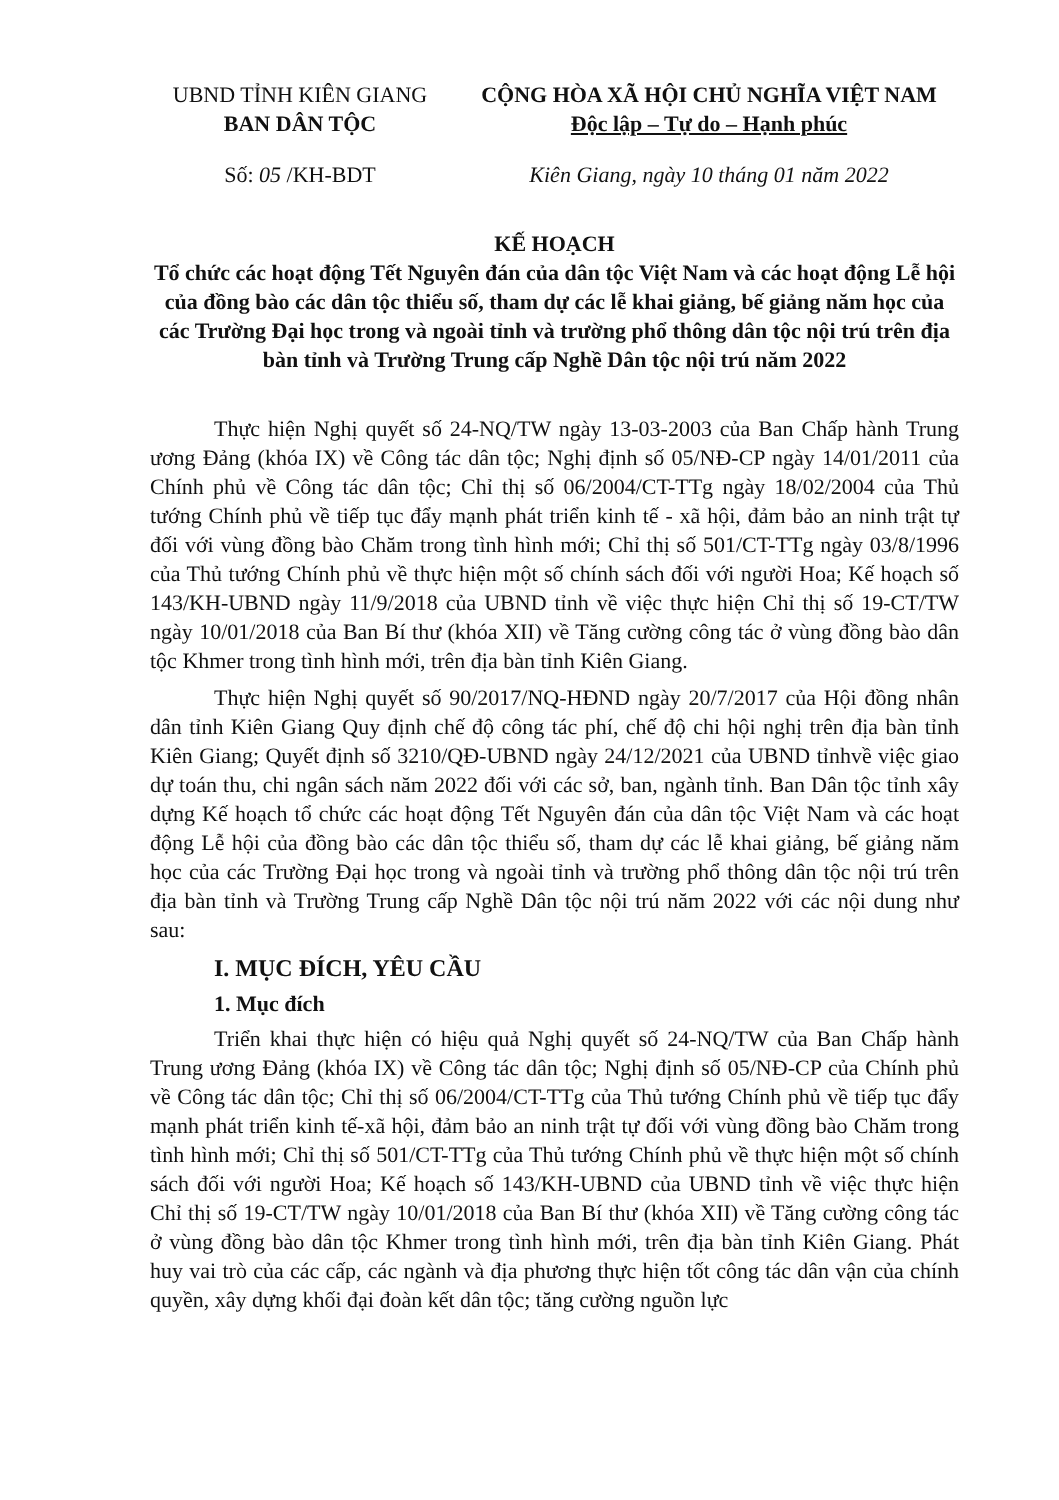UBND TỈNH KIÊN GIANG
BAN DÂN TỘC
CỘNG HÒA XÃ HỘI CHỦ NGHĨA VIỆT NAM
Độc lập – Tự do – Hạnh phúc
Số: 05 /KH-BDT Kiên Giang, ngày 10 tháng 01 năm 2022
KẾ HOẠCH
Tổ chức các hoạt động Tết Nguyên đán của dân tộc Việt Nam và các hoạt động Lễ hội của đồng bào các dân tộc thiểu số, tham dự các lễ khai giảng, bế giảng năm học của các Trường Đại học trong và ngoài tỉnh và trường phổ thông dân tộc nội trú trên địa bàn tỉnh và Trường Trung cấp Nghề Dân tộc nội trú năm 2022
Thực hiện Nghị quyết số 24-NQ/TW ngày 13-03-2003 của Ban Chấp hành Trung ương Đảng (khóa IX) về Công tác dân tộc; Nghị định số 05/NĐ-CP ngày 14/01/2011 của Chính phủ về Công tác dân tộc; Chỉ thị số 06/2004/CT-TTg ngày 18/02/2004 của Thủ tướng Chính phủ về tiếp tục đẩy mạnh phát triển kinh tế - xã hội, đảm bảo an ninh trật tự đối với vùng đồng bào Chăm trong tình hình mới; Chỉ thị số 501/CT-TTg ngày 03/8/1996 của Thủ tướng Chính phủ về thực hiện một số chính sách đối với người Hoa; Kế hoạch số 143/KH-UBND ngày 11/9/2018 của UBND tỉnh về việc thực hiện Chỉ thị số 19-CT/TW ngày 10/01/2018 của Ban Bí thư (khóa XII) về Tăng cường công tác ở vùng đồng bào dân tộc Khmer trong tình hình mới, trên địa bàn tỉnh Kiên Giang.
Thực hiện Nghị quyết số 90/2017/NQ-HĐND ngày 20/7/2017 của Hội đồng nhân dân tỉnh Kiên Giang Quy định chế độ công tác phí, chế độ chi hội nghị trên địa bàn tỉnh Kiên Giang; Quyết định số 3210/QĐ-UBND ngày 24/12/2021 của UBND tỉnhvề việc giao dự toán thu, chi ngân sách năm 2022 đối với các sở, ban, ngành tỉnh. Ban Dân tộc tỉnh xây dựng Kế hoạch tổ chức các hoạt động Tết Nguyên đán của dân tộc Việt Nam và các hoạt động Lễ hội của đồng bào các dân tộc thiểu số, tham dự các lễ khai giảng, bế giảng năm học của các Trường Đại học trong và ngoài tỉnh và trường phổ thông dân tộc nội trú trên địa bàn tỉnh và Trường Trung cấp Nghề Dân tộc nội trú năm 2022 với các nội dung như sau:
I. MỤC ĐÍCH, YÊU CẦU
1. Mục đích
Triển khai thực hiện có hiệu quả Nghị quyết số 24-NQ/TW của Ban Chấp hành Trung ương Đảng (khóa IX) về Công tác dân tộc; Nghị định số 05/NĐ-CP của Chính phủ về Công tác dân tộc; Chỉ thị số 06/2004/CT-TTg của Thủ tướng Chính phủ về tiếp tục đẩy mạnh phát triển kinh tế-xã hội, đảm bảo an ninh trật tự đối với vùng đồng bào Chăm trong tình hình mới; Chỉ thị số 501/CT-TTg của Thủ tướng Chính phủ về thực hiện một số chính sách đối với người Hoa; Kế hoạch số 143/KH-UBND của UBND tỉnh về việc thực hiện Chỉ thị số 19-CT/TW ngày 10/01/2018 của Ban Bí thư (khóa XII) về Tăng cường công tác ở vùng đồng bào dân tộc Khmer trong tình hình mới, trên địa bàn tỉnh Kiên Giang. Phát huy vai trò của các cấp, các ngành và địa phương thực hiện tốt công tác dân vận của chính quyền, xây dựng khối đại đoàn kết dân tộc; tăng cường nguồn lực